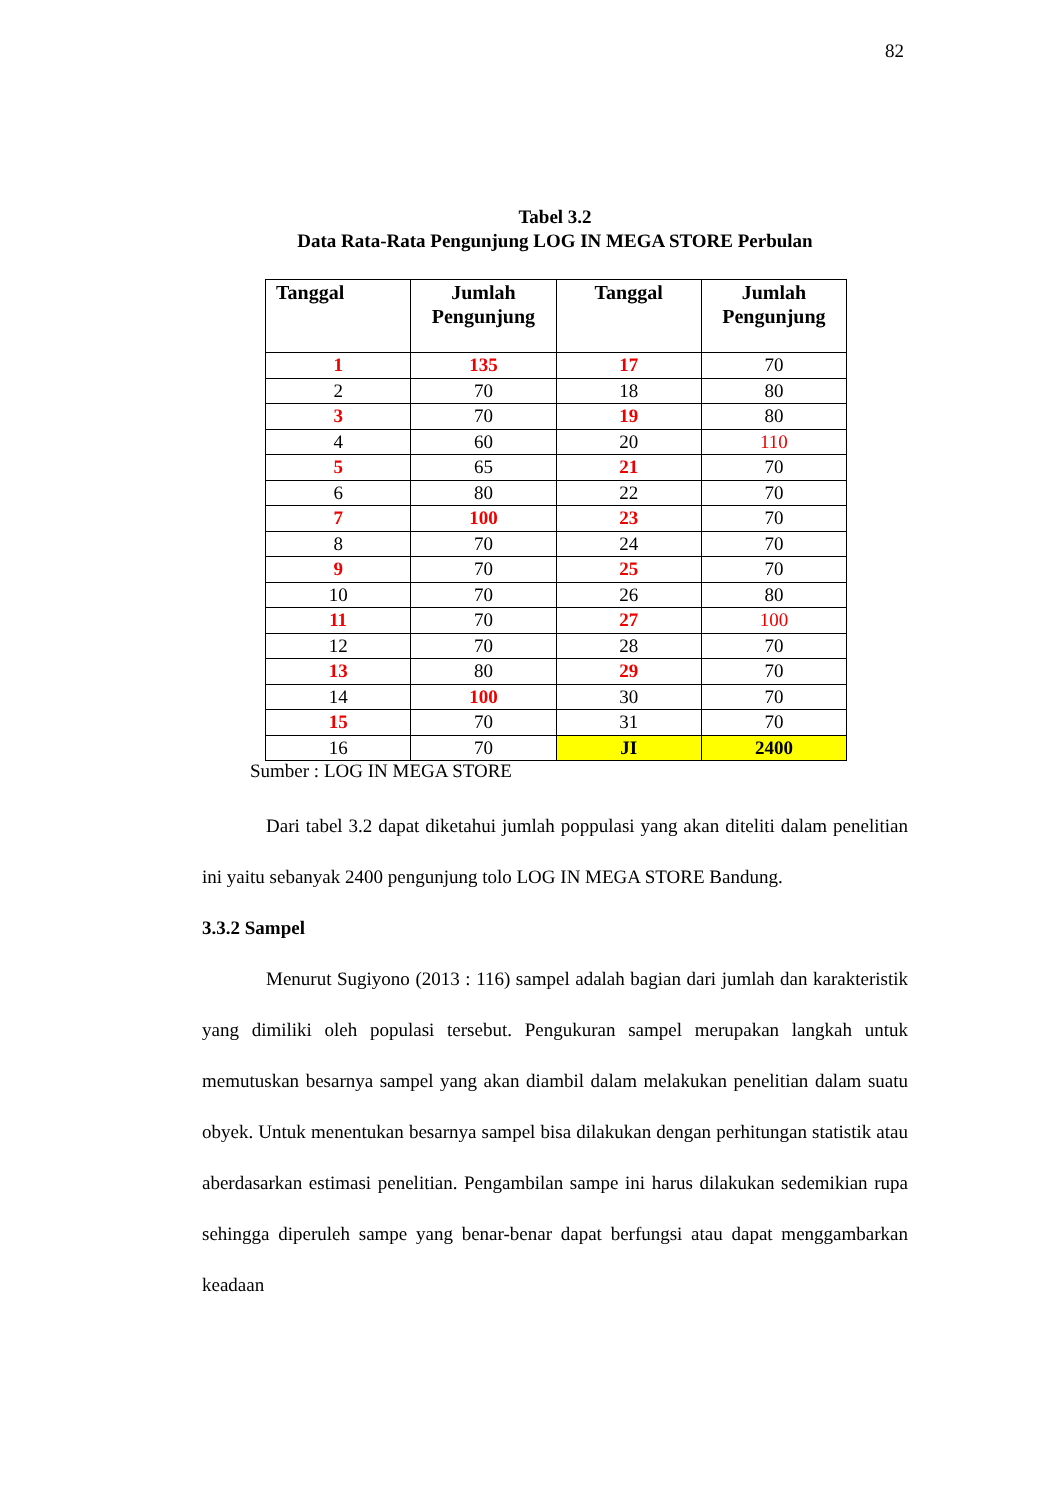82
Tabel 3.2
Data Rata-Rata Pengunjung LOG IN MEGA STORE Perbulan
| Tanggal | Jumlah Pengunjung | Tanggal | Jumlah Pengunjung |
| --- | --- | --- | --- |
| 1 | 135 | 17 | 70 |
| 2 | 70 | 18 | 80 |
| 3 | 70 | 19 | 80 |
| 4 | 60 | 20 | 110 |
| 5 | 65 | 21 | 70 |
| 6 | 80 | 22 | 70 |
| 7 | 100 | 23 | 70 |
| 8 | 70 | 24 | 70 |
| 9 | 70 | 25 | 70 |
| 10 | 70 | 26 | 80 |
| 11 | 70 | 27 | 100 |
| 12 | 70 | 28 | 70 |
| 13 | 80 | 29 | 70 |
| 14 | 100 | 30 | 70 |
| 15 | 70 | 31 | 70 |
| 16 | 70 | JI | 2400 |
Sumber : LOG IN MEGA STORE
Dari tabel 3.2 dapat diketahui jumlah poppulasi yang akan diteliti dalam penelitian ini yaitu sebanyak 2400 pengunjung tolo LOG IN MEGA STORE Bandung.
3.3.2 Sampel
Menurut Sugiyono (2013 : 116) sampel adalah bagian dari jumlah dan karakteristik yang dimiliki oleh populasi tersebut. Pengukuran sampel merupakan langkah untuk memutuskan besarnya sampel yang akan diambil dalam melakukan penelitian dalam suatu obyek. Untuk menentukan besarnya sampel bisa dilakukan dengan perhitungan statistik atau aberdasarkan estimasi penelitian. Pengambilan sampe ini harus dilakukan sedemikian rupa sehingga diperuleh sampe yang benar-benar dapat berfungsi atau dapat menggambarkan keadaan